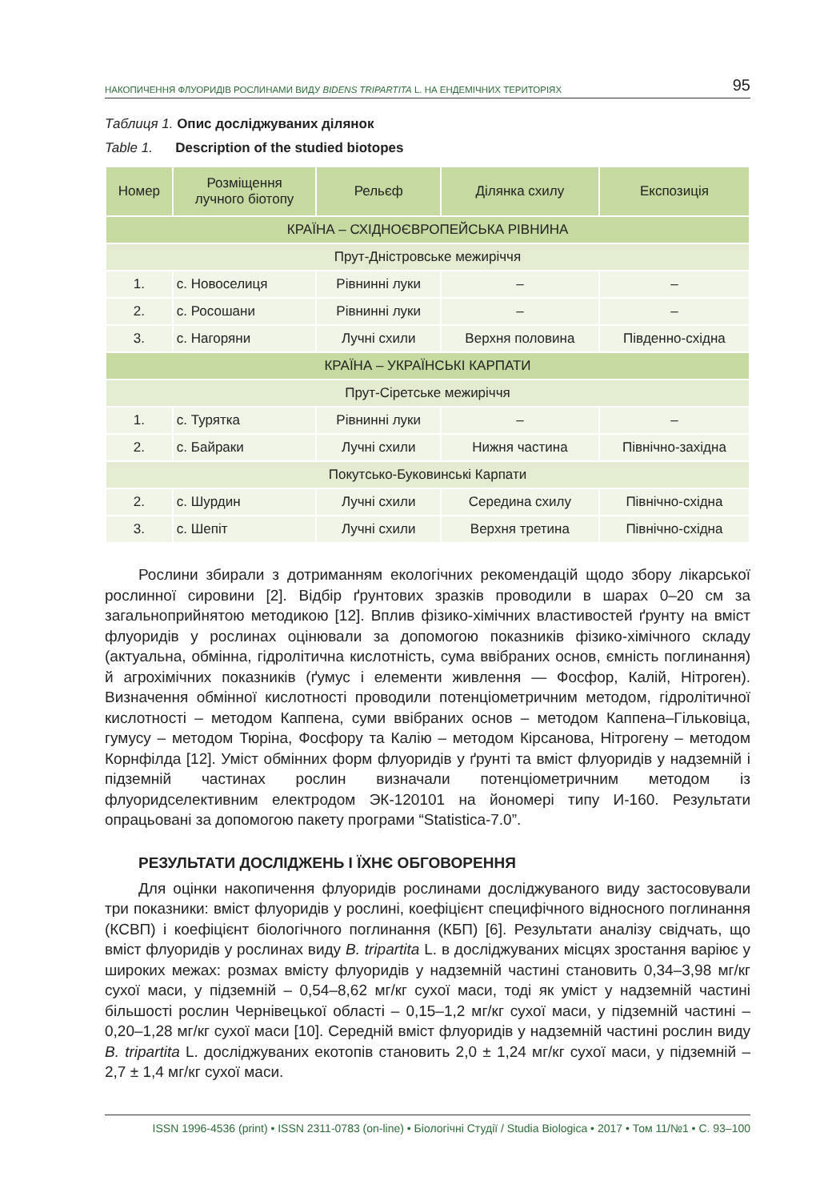НАКОПИЧЕННЯ ФЛУОРИДІВ РОСЛИНАМИ ВИДУ BIDENS TRIPARTITA L. НА ЕНДЕМІЧНИХ ТЕРИТОРІЯХ 95
Таблиця 1. Опис досліджуваних ділянок
Table 1. Description of the studied biotopes
| Номер | Розміщення лучного біотопу | Рельєф | Ділянка схилу | Експозиція |
| --- | --- | --- | --- | --- |
| КРАЇНА – СХІДНОЄВРОПЕЙСЬКА РІВНИНА | | | | |
| Прут-Дністровське межиріччя | | | | |
| 1. | с. Новоселиця | Рівнинні луки | – | – |
| 2. | с. Росошани | Рівнинні луки | – | – |
| 3. | с. Нагоряни | Лучні схили | Верхня половина | Південно-східна |
| КРАЇНА – УКРАЇНСЬКІ КАРПАТИ | | | | |
| Прут-Сіретське межиріччя | | | | |
| 1. | с. Турятка | Рівнинні луки | – | – |
| 2. | с. Байраки | Лучні схили | Нижня частина | Північно-західна |
| Покутсько-Буковинські Карпати | | | | |
| 2. | с. Шурдин | Лучні схили | Середина схилу | Північно-східна |
| 3. | с. Шепіт | Лучні схили | Верхня третина | Північно-східна |
Рослини збирали з дотриманням екологічних рекомендацій щодо збору лікарської рослинної сировини [2]. Відбір ґрунтових зразків проводили в шарах 0–20 см за загальноприйнятою методикою [12]. Вплив фізико-хімічних властивостей ґрунту на вміст флуоридів у рослинах оцінювали за допомогою показників фізико-хімічного складу (актуальна, обмінна, гідролітична кислотність, сума ввібраних основ, ємність поглинання) й агрохімічних показників (ґумус і елементи живлення — Фосфор, Калій, Нітроген). Визначення обмінної кислотності проводили потенціометричним методом, гідролітичної кислотності – методом Каппена, суми ввібраних основ – методом Каппена–Гільковіца, гумусу – методом Тюріна, Фосфору та Калію – методом Кірсанова, Нітрогену – методом Корнфілда [12]. Уміст обмінних форм флуоридів у ґрунті та вміст флуоридів у надземній і підземній частинах рослин визначали потенціометричним методом із флуоридселективним електродом ЭК-120101 на йономері типу И-160. Результати опрацьовані за допомогою пакету програми “Statistica-7.0”.
РЕЗУЛЬТАТИ ДОСЛІДЖЕНЬ І ЇХНЄ ОБГОВОРЕННЯ
Для оцінки накопичення флуоридів рослинами досліджуваного виду застосовували три показники: вміст флуоридів у рослині, коефіцієнт специфічного відносного поглинання (КСВП) і коефіцієнт біологічного поглинання (КБП) [6]. Результати аналізу свідчать, що вміст флуоридів у рослинах виду B. tripartita L. в досліджуваних місцях зростання варіює у широких межах: розмах вмісту флуоридів у надземній частині становить 0,34–3,98 мг/кг сухої маси, у підземній – 0,54–8,62 мг/кг сухої маси, тоді як уміст у надземній частині більшості рослин Чернівецької області – 0,15–1,2 мг/кг сухої маси, у підземній частині – 0,20–1,28 мг/кг сухої маси [10]. Середній вміст флуоридів у надземній частині рослин виду B. tripartita L. досліджуваних екотопів становить 2,0 ± 1,24 мг/кг сухої маси, у підземній – 2,7 ± 1,4 мг/кг сухої маси.
ISSN 1996-4536 (print) • ISSN 2311-0783 (on-line) • Біологічні Студії / Studia Biologica • 2017 • Том 11/№1 • С. 93–100